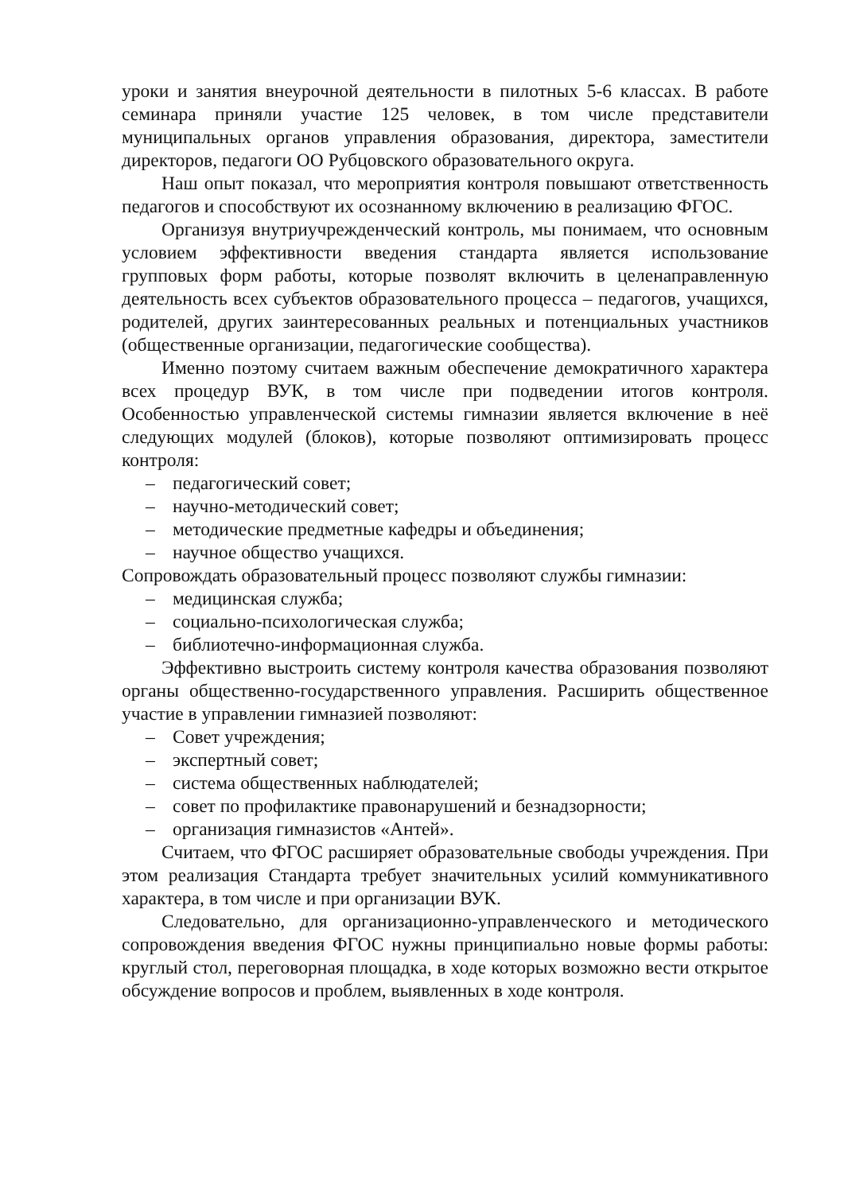уроки и занятия внеурочной деятельности в пилотных 5-6 классах. В работе семинара приняли участие 125 человек, в том числе представители муниципальных органов управления образования, директора, заместители директоров, педагоги ОО Рубцовского образовательного округа.
Наш опыт показал, что мероприятия контроля повышают ответственность педагогов и способствуют их осознанному включению в реализацию ФГОС.
Организуя внутриучрежденческий контроль, мы понимаем, что основным условием эффективности введения стандарта является использование групповых форм работы, которые позволят включить в целенаправленную деятельность всех субъектов образовательного процесса – педагогов, учащихся, родителей, других заинтересованных реальных и потенциальных участников (общественные организации, педагогические сообщества).
Именно поэтому считаем важным обеспечение демократичного характера всех процедур ВУК, в том числе при подведении итогов контроля. Особенностью управленческой системы гимназии является включение в неё следующих модулей (блоков), которые позволяют оптимизировать процесс контроля:
– педагогический совет;
– научно-методический совет;
– методические предметные кафедры и объединения;
– научное общество учащихся.
Сопровождать образовательный процесс позволяют службы гимназии:
– медицинская служба;
– социально-психологическая служба;
– библиотечно-информационная служба.
Эффективно выстроить систему контроля качества образования позволяют органы общественно-государственного управления. Расширить общественное участие в управлении гимназией позволяют:
– Совет учреждения;
– экспертный совет;
– система общественных наблюдателей;
– совет по профилактике правонарушений и безнадзорности;
– организация гимназистов «Антей».
Считаем, что ФГОС расширяет образовательные свободы учреждения. При этом реализация Стандарта требует значительных усилий коммуникативного характера, в том числе и при организации ВУК.
Следовательно, для организационно-управленческого и методического сопровождения введения ФГОС нужны принципиально новые формы работы: круглый стол, переговорная площадка, в ходе которых возможно вести открытое обсуждение вопросов и проблем, выявленных в ходе контроля.